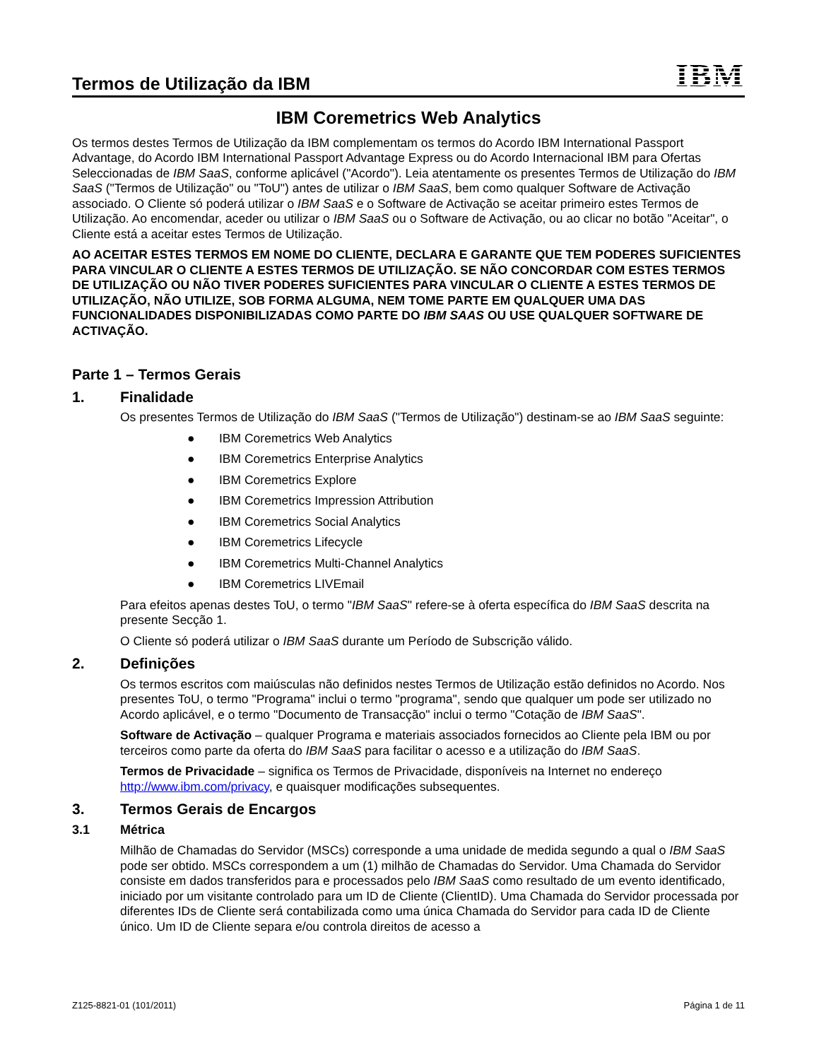Termos de Utilização da IBM
IBM
IBM Coremetrics Web Analytics
Os termos destes Termos de Utilização da IBM complementam os termos do Acordo IBM International Passport Advantage, do Acordo IBM International Passport Advantage Express ou do Acordo Internacional IBM para Ofertas Seleccionadas de IBM SaaS, conforme aplicável ("Acordo"). Leia atentamente os presentes Termos de Utilização do IBM SaaS ("Termos de Utilização" ou "ToU") antes de utilizar o IBM SaaS, bem como qualquer Software de Activação associado. O Cliente só poderá utilizar o IBM SaaS e o Software de Activação se aceitar primeiro estes Termos de Utilização. Ao encomendar, aceder ou utilizar o IBM SaaS ou o Software de Activação, ou ao clicar no botão "Aceitar", o Cliente está a aceitar estes Termos de Utilização.
AO ACEITAR ESTES TERMOS EM NOME DO CLIENTE, DECLARA E GARANTE QUE TEM PODERES SUFICIENTES PARA VINCULAR O CLIENTE A ESTES TERMOS DE UTILIZAÇÃO. SE NÃO CONCORDAR COM ESTES TERMOS DE UTILIZAÇÃO OU NÃO TIVER PODERES SUFICIENTES PARA VINCULAR O CLIENTE A ESTES TERMOS DE UTILIZAÇÃO, NÃO UTILIZE, SOB FORMA ALGUMA, NEM TOME PARTE EM QUALQUER UMA DAS FUNCIONALIDADES DISPONIBILIZADAS COMO PARTE DO IBM SAAS OU USE QUALQUER SOFTWARE DE ACTIVAÇÃO.
Parte 1 – Termos Gerais
1. Finalidade
Os presentes Termos de Utilização do IBM SaaS ("Termos de Utilização") destinam-se ao IBM SaaS seguinte:
● IBM Coremetrics Web Analytics
● IBM Coremetrics Enterprise Analytics
● IBM Coremetrics Explore
● IBM Coremetrics Impression Attribution
● IBM Coremetrics Social Analytics
● IBM Coremetrics Lifecycle
● IBM Coremetrics Multi-Channel Analytics
● IBM Coremetrics LIVEmail
Para efeitos apenas destes ToU, o termo "IBM SaaS" refere-se à oferta específica do IBM SaaS descrita na presente Secção 1.
O Cliente só poderá utilizar o IBM SaaS durante um Período de Subscrição válido.
2. Definições
Os termos escritos com maiúsculas não definidos nestes Termos de Utilização estão definidos no Acordo. Nos presentes ToU, o termo "Programa" inclui o termo "programa", sendo que qualquer um pode ser utilizado no Acordo aplicável, e o termo "Documento de Transacção" inclui o termo "Cotação de IBM SaaS".
Software de Activação – qualquer Programa e materiais associados fornecidos ao Cliente pela IBM ou por terceiros como parte da oferta do IBM SaaS para facilitar o acesso e a utilização do IBM SaaS.
Termos de Privacidade – significa os Termos de Privacidade, disponíveis na Internet no endereço http://www.ibm.com/privacy, e quaisquer modificações subsequentes.
3. Termos Gerais de Encargos
3.1 Métrica
Milhão de Chamadas do Servidor (MSCs) corresponde a uma unidade de medida segundo a qual o IBM SaaS pode ser obtido. MSCs correspondem a um (1) milhão de Chamadas do Servidor. Uma Chamada do Servidor consiste em dados transferidos para e processados pelo IBM SaaS como resultado de um evento identificado, iniciado por um visitante controlado para um ID de Cliente (ClientID). Uma Chamada do Servidor processada por diferentes IDs de Cliente será contabilizada como uma única Chamada do Servidor para cada ID de Cliente único. Um ID de Cliente separa e/ou controla direitos de acesso a
Z125-8821-01 (101/2011) Página 1 de 11